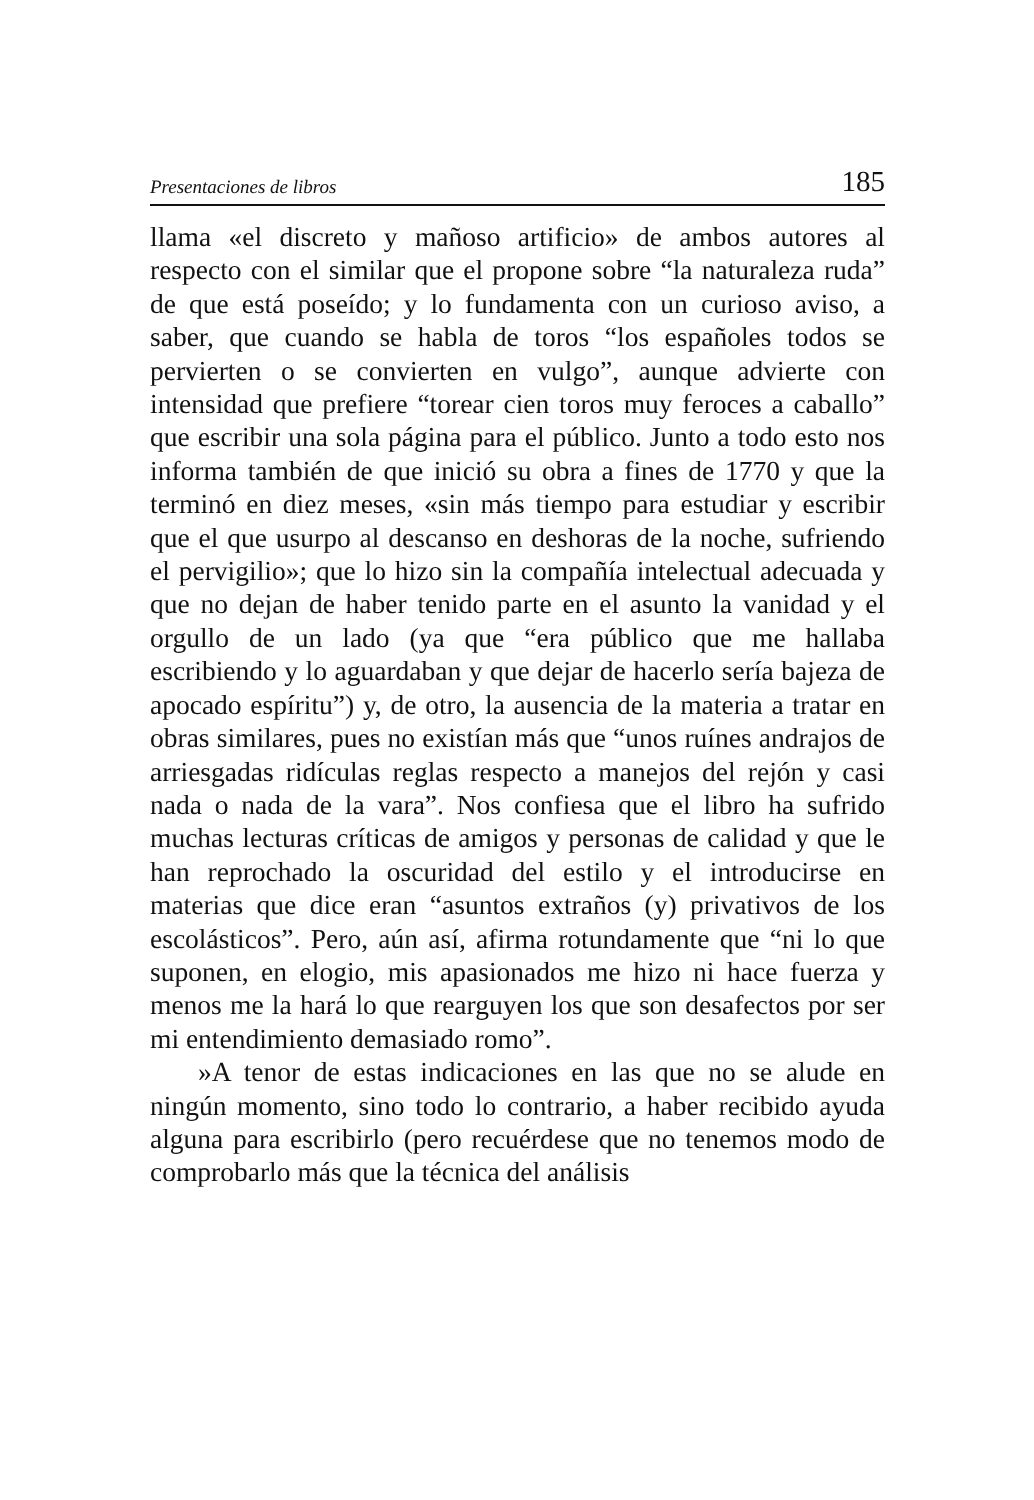Presentaciones de libros 185
llama «el discreto y mañoso artificio» de ambos autores al respecto con el similar que el propone sobre “la naturaleza ruda” de que está poseído; y lo fundamenta con un curioso aviso, a saber, que cuando se habla de toros “los españoles todos se pervierten o se convierten en vulgo”, aunque advierte con intensidad que prefiere “torear cien toros muy feroces a caballo” que escribir una sola página para el público. Junto a todo esto nos informa también de que inició su obra a fines de 1770 y que la terminó en diez meses, «sin más tiempo para estudiar y escribir que el que usurpo al descanso en deshoras de la noche, sufriendo el pervigilio»; que lo hizo sin la compañía intelectual adecuada y que no dejan de haber tenido parte en el asunto la vanidad y el orgullo de un lado (ya que “era público que me hallaba escribiendo y lo aguardaban y que dejar de hacerlo sería bajeza de apocado espíritu”) y, de otro, la ausencia de la materia a tratar en obras similares, pues no existían más que “unos ruínes andrajos de arriesgadas ridículas reglas respecto a manejos del rejón y casi nada o nada de la vara”. Nos confiesa que el libro ha sufrido muchas lecturas críticas de amigos y personas de calidad y que le han reprochado la oscuridad del estilo y el introducirse en materias que dice eran “asuntos extraños (y) privativos de los escolásticos”. Pero, aún así, afirma rotundamente que “ni lo que suponen, en elogio, mis apasionados me hizo ni hace fuerza y menos me la hará lo que rearguyen los que son desafectos por ser mi entendimiento demasiado romo”.
»A tenor de estas indicaciones en las que no se alude en ningún momento, sino todo lo contrario, a haber recibido ayuda alguna para escribirlo (pero recuérdese que no tenemos modo de comprobarlo más que la técnica del análisis